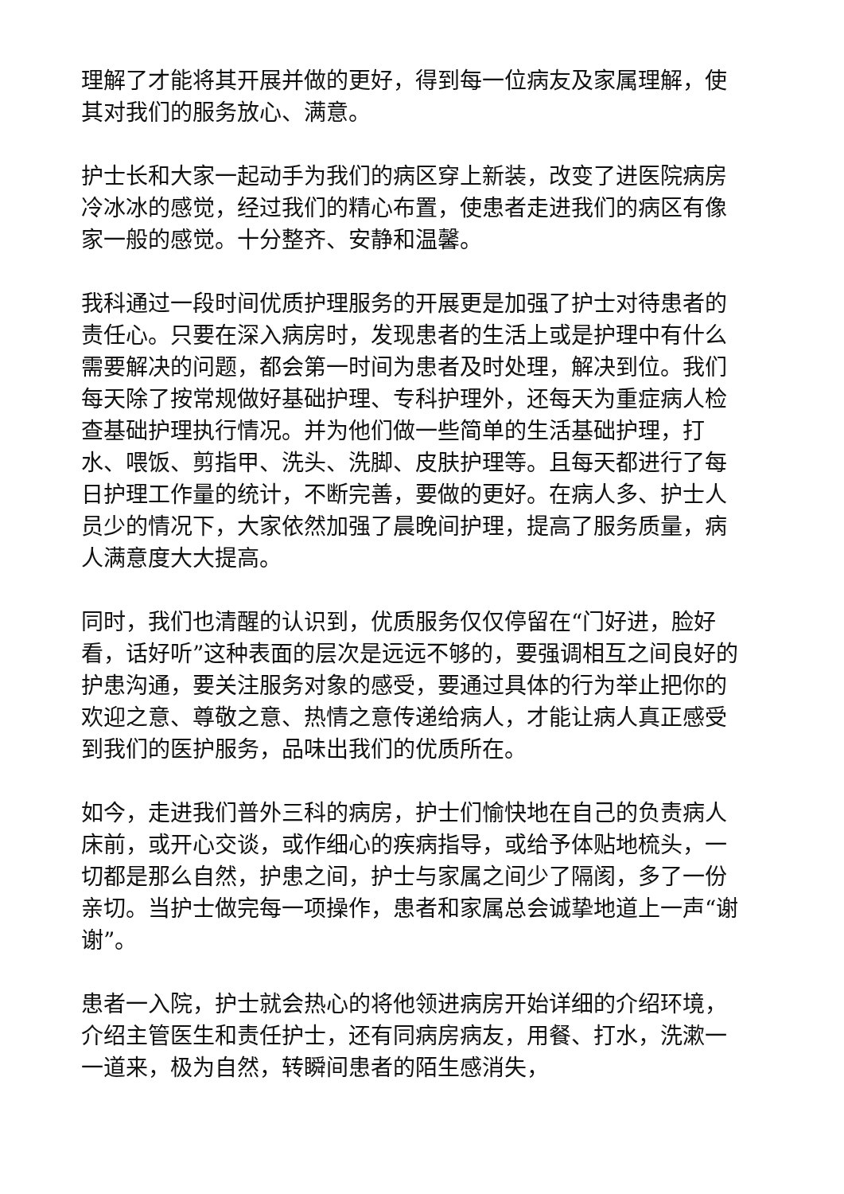理解了才能将其开展并做的更好，得到每一位病友及家属理解，使其对我们的服务放心、满意。
护士长和大家一起动手为我们的病区穿上新装，改变了进医院病房冷冰冰的感觉，经过我们的精心布置，使患者走进我们的病区有像家一般的感觉。十分整齐、安静和温馨。
我科通过一段时间优质护理服务的开展更是加强了护士对待患者的责任心。只要在深入病房时，发现患者的生活上或是护理中有什么需要解决的问题，都会第一时间为患者及时处理，解决到位。我们每天除了按常规做好基础护理、专科护理外，还每天为重症病人检查基础护理执行情况。并为他们做一些简单的生活基础护理，打水、喂饭、剪指甲、洗头、洗脚、皮肤护理等。且每天都进行了每日护理工作量的统计，不断完善，要做的更好。在病人多、护士人员少的情况下，大家依然加强了晨晚间护理，提高了服务质量，病人满意度大大提高。
同时，我们也清醒的认识到，优质服务仅仅停留在“门好进，脸好看，话好听”这种表面的层次是远远不够的，要强调相互之间良好的护患沟通，要关注服务对象的感受，要通过具体的行为举止把你的欢迎之意、尊敬之意、热情之意传递给病人，才能让病人真正感受到我们的医护服务，品味出我们的优质所在。
如今，走进我们普外三科的病房，护士们愉快地在自己的负责病人床前，或开心交谈，或作细心的疾病指导，或给予体贴地梳头，一切都是那么自然，护患之间，护士与家属之间少了隔阂，多了一份亲切。当护士做完每一项操作，患者和家属总会诚挚地道上一声“谢谢”。
患者一入院，护士就会热心的将他领进病房开始详细的介绍环境，介绍主管医生和责任护士，还有同病房病友，用餐、打水，洗漱一一道来，极为自然，转瞬间患者的陌生感消失，